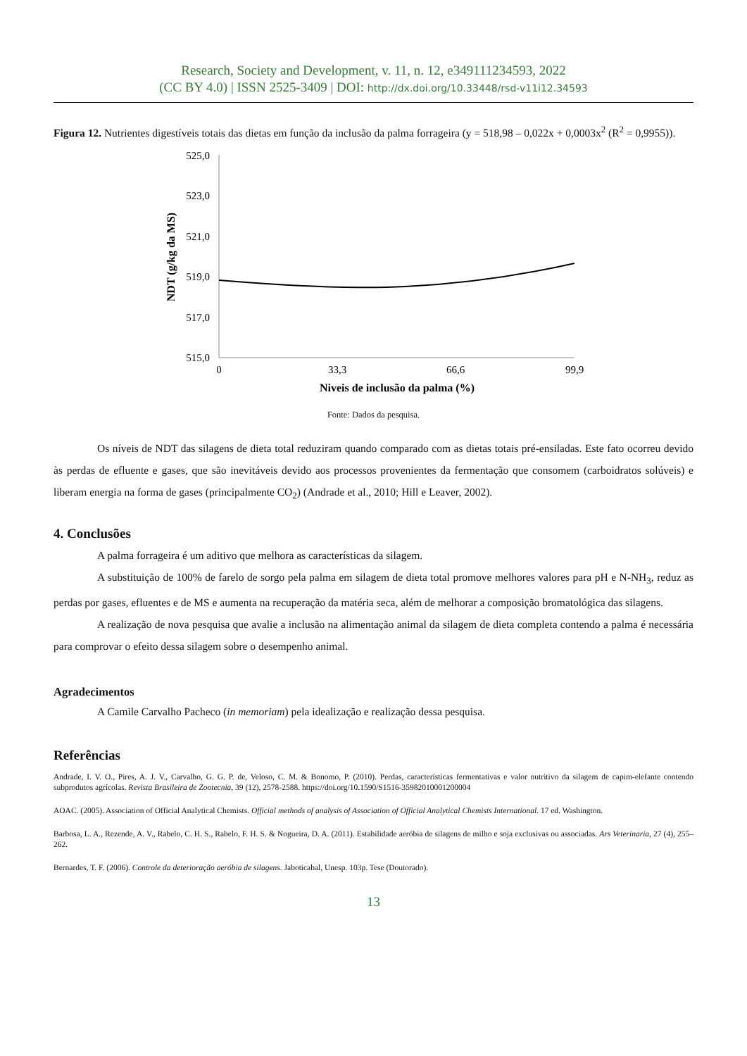Research, Society and Development, v. 11, n. 12, e349111234593, 2022
(CC BY 4.0) | ISSN 2525-3409 | DOI: http://dx.doi.org/10.33448/rsd-v11i12.34593
Figura 12. Nutrientes digestíveis totais das dietas em função da inclusão da palma forrageira (y = 518,98 – 0,022x + 0,0003x<sup>2</sup> (R<sup>2</sup> = 0,9955)).
525,0
523,0
521,0
519,0
517,0
515,0
0
33,3
66,6
99,9
Niveis de inclusão da palma (%)
NDT (g/kg da MS)
Fonte: Dados da pesquisa.
Os níveis de NDT das silagens de dieta total reduziram quando comparado com as dietas totais pré-ensiladas. Este fato ocorreu devido às perdas de efluente e gases, que são inevitáveis devido aos processos provenientes da fermentação que consomem (carboidratos solúveis) e liberam energia na forma de gases (principalmente CO<sub>2</sub>) (Andrade et al., 2010; Hill e Leaver, 2002).
4. Conclusões
A palma forrageira é um aditivo que melhora as características da silagem.
A substituição de 100% de farelo de sorgo pela palma em silagem de dieta total promove melhores valores para pH e N-NH<sub>3</sub>, reduz as perdas por gases, efluentes e de MS e aumenta na recuperação da matéria seca, além de melhorar a composição bromatológica das silagens.
A realização de nova pesquisa que avalie a inclusão na alimentação animal da silagem de dieta completa contendo a palma é necessária para comprovar o efeito dessa silagem sobre o desempenho animal.
Agradecimentos
A Camile Carvalho Pacheco (in memoriam) pela idealização e realização dessa pesquisa.
Referências
Andrade, I. V. O., Pires, A. J. V., Carvalho, G. G. P. de, Veloso, C. M. & Bonomo, P. (2010). Perdas, características fermentativas e valor nutritivo da silagem de capim-elefante contendo subprodutos agrícolas. Revista Brasileira de Zootecnia, 39 (12), 2578-2588. https://doi.org/10.1590/S1516-35982010001200004
AOAC. (2005). Association of Official Analytical Chemists. Official methods of analysis of Association of Official Analytical Chemists International. 17 ed. Washington.
Barbosa, L. A., Rezende, A. V., Rabelo, C. H. S., Rabelo, F. H. S. & Nogueira, D. A. (2011). Estabilidade aeróbia de silagens de milho e soja exclusivas ou associadas. Ars Veterinaria, 27 (4), 255–262.
Bernardes, T. F. (2006). Controle da deterioração aeróbia de silagens. Jaboticabal, Unesp. 103p. Tese (Doutorado).
13